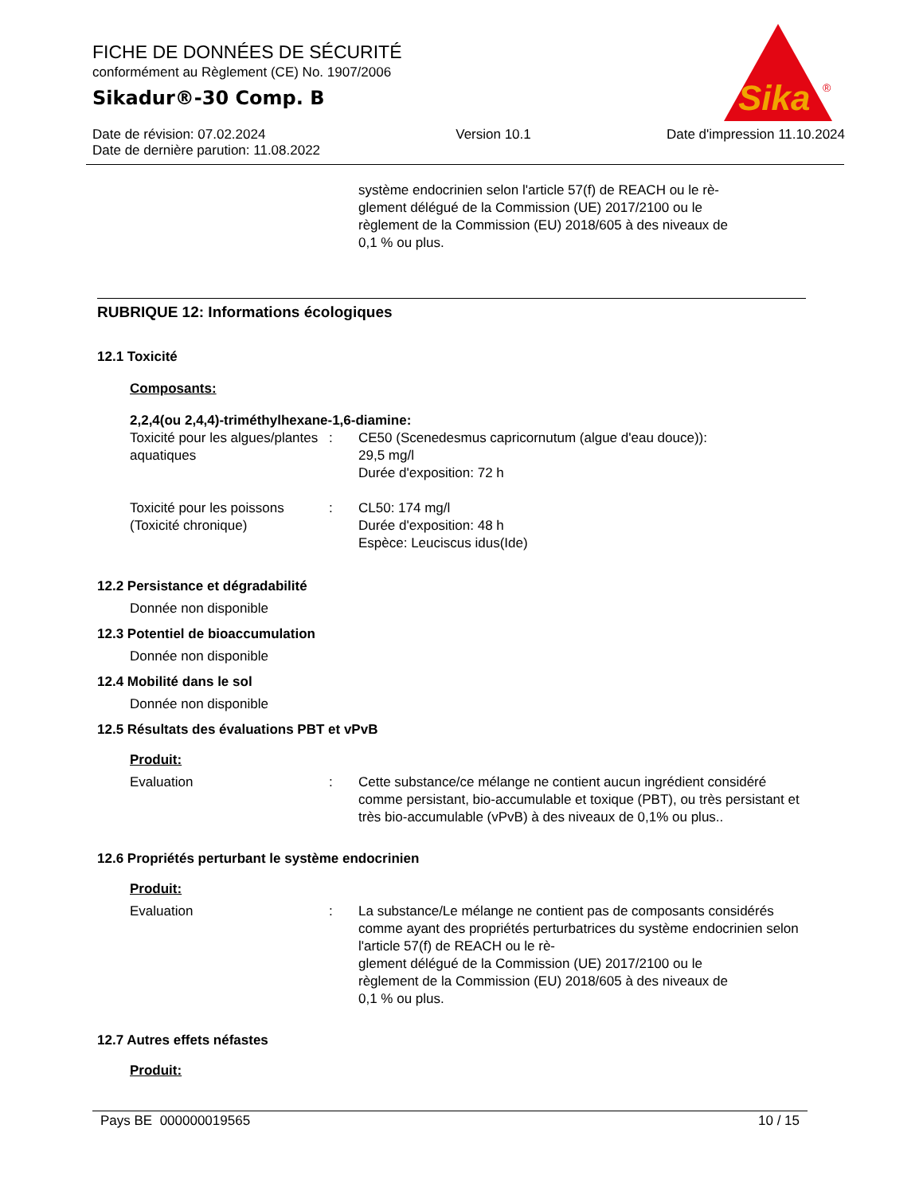FICHE DE DONNÉES DE SÉCURITÉ
conformément au Règlement (CE) No. 1907/2006
Sikadur®-30 Comp. B
Date de révision: 07.02.2024
Date de dernière parution: 11.08.2022 Version 10.1 Date d'impression 11.10.2024
Sika
®
système endocrinien selon l'article 57(f) de REACH ou le rè-
glement délégué de la Commission (UE) 2017/2100 ou le
règlement de la Commission (EU) 2018/605 à des niveaux de
0,1 % ou plus.
RUBRIQUE 12: Informations écologiques
12.1 Toxicité
Composants:
2,2,4(ou 2,4,4)-triméthylhexane-1,6-diamine:
Toxicité pour les algues/plantes aquatiques
: CE50 (Scenedesmus capricornutum (algue d'eau douce)):
29,5 mg/l
Durée d'exposition: 72 h
Toxicité pour les poissons (Toxicité chronique)
: CL50: 174 mg/l
Durée d'exposition: 48 h
Espèce: Leuciscus idus(Ide)
12.2 Persistance et dégradabilité
Donnée non disponible
12.3 Potentiel de bioaccumulation
Donnée non disponible
12.4 Mobilité dans le sol
Donnée non disponible
12.5 Résultats des évaluations PBT et vPvB
Produit:
Evaluation : Cette substance/ce mélange ne contient aucun ingrédient considéré comme persistant, bio-accumulable et toxique (PBT), ou très persistant et très bio-accumulable (vPvB) à des niveaux de 0,1% ou plus..
12.6 Propriétés perturbant le système endocrinien
Produit:
Evaluation : La substance/Le mélange ne contient pas de composants considérés comme ayant des propriétés perturbatrices du système endocrinien selon l'article 57(f) de REACH ou le rè-
glement délégué de la Commission (UE) 2017/2100 ou le
règlement de la Commission (EU) 2018/605 à des niveaux de
0,1 % ou plus.
12.7 Autres effets néfastes
Produit:
Pays BE 000000019565 10 / 15